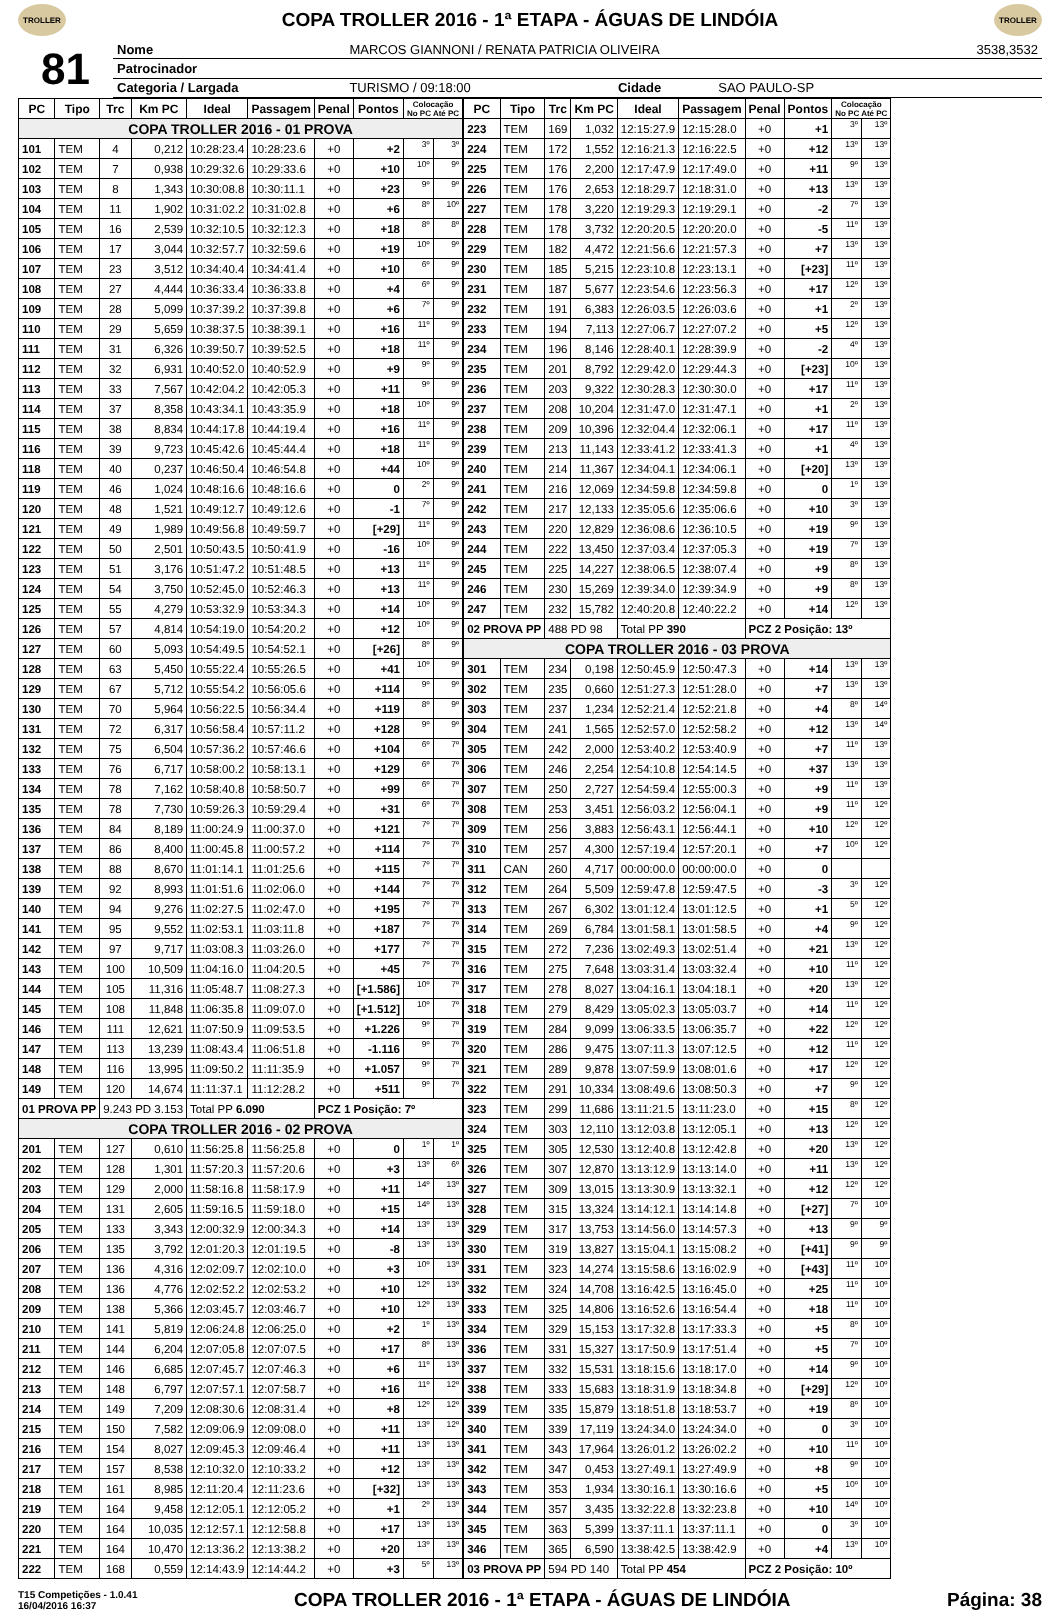TROLLER
COPA TROLLER 2016 - 1ª ETAPA - ÁGUAS DE LINDÓIA
TROLLER
81
| Nome | MARCOS GIANNONI / RENATA PATRICIA OLIVEIRA | | | | | 3538,3532 |
| Patrocinador | | | | | | |
| Categoria / Largada | | TURISMO / 09:18:00 | | Cidade | SAO PAULO-SP | |
| PC | Tipo | Trc | Km PC | Ideal | Passagem | Penal | Pontos | Colocação No PC Até PC | |
| --- | --- | --- | --- | --- | --- | --- | --- | --- | --- |
| COPA TROLLER 2016 - 01 PROVA | | | | | | | | | |
| 101 | TEM | 4 | 0,212 | 10:28:23.4 | 10:28:23.6 | +0 | +2 | 3º | 3º |
| 102 | TEM | 7 | 0,938 | 10:29:32.6 | 10:29:33.6 | +0 | +10 | 10º | 9º |
| 103 | TEM | 8 | 1,343 | 10:30:08.8 | 10:30:11.1 | +0 | +23 | 9º | 9º |
| 104 | TEM | 11 | 1,902 | 10:31:02.2 | 10:31:02.8 | +0 | +6 | 8º | 10º |
| 105 | TEM | 16 | 2,539 | 10:32:10.5 | 10:32:12.3 | +0 | +18 | 8º | 8º |
| 106 | TEM | 17 | 3,044 | 10:32:57.7 | 10:32:59.6 | +0 | +19 | 10º | 9º |
| 107 | TEM | 23 | 3,512 | 10:34:40.4 | 10:34:41.4 | +0 | +10 | 6º | 9º |
| 108 | TEM | 27 | 4,444 | 10:36:33.4 | 10:36:33.8 | +0 | +4 | 6º | 9º |
| 109 | TEM | 28 | 5,099 | 10:37:39.2 | 10:37:39.8 | +0 | +6 | 7º | 9º |
| 110 | TEM | 29 | 5,659 | 10:38:37.5 | 10:38:39.1 | +0 | +16 | 11º | 9º |
| 111 | TEM | 31 | 6,326 | 10:39:50.7 | 10:39:52.5 | +0 | +18 | 11º | 9º |
| 112 | TEM | 32 | 6,931 | 10:40:52.0 | 10:40:52.9 | +0 | +9 | 9º | 9º |
| 113 | TEM | 33 | 7,567 | 10:42:04.2 | 10:42:05.3 | +0 | +11 | 9º | 9º |
| 114 | TEM | 37 | 8,358 | 10:43:34.1 | 10:43:35.9 | +0 | +18 | 10º | 9º |
| 115 | TEM | 38 | 8,834 | 10:44:17.8 | 10:44:19.4 | +0 | +16 | 11º | 9º |
| 116 | TEM | 39 | 9,723 | 10:45:42.6 | 10:45:44.4 | +0 | +18 | 11º | 9º |
| 118 | TEM | 40 | 0,237 | 10:46:50.4 | 10:46:54.8 | +0 | +44 | 10º | 9º |
| 119 | TEM | 46 | 1,024 | 10:48:16.6 | 10:48:16.6 | +0 | 0 | 2º | 9º |
| 120 | TEM | 48 | 1,521 | 10:49:12.7 | 10:49:12.6 | +0 | -1 | 7º | 9º |
| 121 | TEM | 49 | 1,989 | 10:49:56.8 | 10:49:59.7 | +0 | [+29] | 11º | 9º |
| 122 | TEM | 50 | 2,501 | 10:50:43.5 | 10:50:41.9 | +0 | -16 | 10º | 9º |
| 123 | TEM | 51 | 3,176 | 10:51:47.2 | 10:51:48.5 | +0 | +13 | 11º | 9º |
| 124 | TEM | 54 | 3,750 | 10:52:45.0 | 10:52:46.3 | +0 | +13 | 11º | 9º |
| 125 | TEM | 55 | 4,279 | 10:53:32.9 | 10:53:34.3 | +0 | +14 | 10º | 9º |
| 126 | TEM | 57 | 4,814 | 10:54:19.0 | 10:54:20.2 | +0 | +12 | 10º | 9º |
| 127 | TEM | 60 | 5,093 | 10:54:49.5 | 10:54:52.1 | +0 | [+26] | 8º | 9º |
| 128 | TEM | 63 | 5,450 | 10:55:22.4 | 10:55:26.5 | +0 | +41 | 10º | 9º |
| 129 | TEM | 67 | 5,712 | 10:55:54.2 | 10:56:05.6 | +0 | +114 | 9º | 9º |
| 130 | TEM | 70 | 5,964 | 10:56:22.5 | 10:56:34.4 | +0 | +119 | 8º | 9º |
| 131 | TEM | 72 | 6,317 | 10:56:58.4 | 10:57:11.2 | +0 | +128 | 9º | 9º |
| 132 | TEM | 75 | 6,504 | 10:57:36.2 | 10:57:46.6 | +0 | +104 | 6º | 7º |
| 133 | TEM | 76 | 6,717 | 10:58:00.2 | 10:58:13.1 | +0 | +129 | 6º | 7º |
| 134 | TEM | 78 | 7,162 | 10:58:40.8 | 10:58:50.7 | +0 | +99 | 6º | 7º |
| 135 | TEM | 78 | 7,730 | 10:59:26.3 | 10:59:29.4 | +0 | +31 | 6º | 7º |
| 136 | TEM | 84 | 8,189 | 11:00:24.9 | 11:00:37.0 | +0 | +121 | 7º | 7º |
| 137 | TEM | 86 | 8,400 | 11:00:45.8 | 11:00:57.2 | +0 | +114 | 7º | 7º |
| 138 | TEM | 88 | 8,670 | 11:01:14.1 | 11:01:25.6 | +0 | +115 | 7º | 7º |
| 139 | TEM | 92 | 8,993 | 11:01:51.6 | 11:02:06.0 | +0 | +144 | 7º | 7º |
| 140 | TEM | 94 | 9,276 | 11:02:27.5 | 11:02:47.0 | +0 | +195 | 7º | 7º |
| 141 | TEM | 95 | 9,552 | 11:02:53.1 | 11:03:11.8 | +0 | +187 | 7º | 7º |
| 142 | TEM | 97 | 9,717 | 11:03:08.3 | 11:03:26.0 | +0 | +177 | 7º | 7º |
| 143 | TEM | 100 | 10,509 | 11:04:16.0 | 11:04:20.5 | +0 | +45 | 7º | 7º |
| 144 | TEM | 105 | 11,316 | 11:05:48.7 | 11:08:27.3 | +0 | [+1.586] | 10º | 7º |
| 145 | TEM | 108 | 11,848 | 11:06:35.8 | 11:09:07.0 | +0 | [+1.512] | 10º | 7º |
| 146 | TEM | 111 | 12,621 | 11:07:50.9 | 11:09:53.5 | +0 | +1.226 | 9º | 7º |
| 147 | TEM | 113 | 13,239 | 11:08:43.4 | 11:06:51.8 | +0 | -1.116 | 9º | 7º |
| 148 | TEM | 116 | 13,995 | 11:09:50.2 | 11:11:35.9 | +0 | +1.057 | 9º | 7º |
| 149 | TEM | 120 | 14,674 | 11:11:37.1 | 11:12:28.2 | +0 | +511 | 9º | 7º |
| 01 PROVA PP | | 9.243 PD 3.153 | | Total PP 6.090 | | PCZ 1 Posição: 7º | | | |
| COPA TROLLER 2016 - 02 PROVA | | | | | | | | | |
| 201 | TEM | 127 | 0,610 | 11:56:25.8 | 11:56:25.8 | +0 | 0 | 1º | 1º |
| 202 | TEM | 128 | 1,301 | 11:57:20.3 | 11:57:20.6 | +0 | +3 | 13º | 6º |
| 203 | TEM | 129 | 2,000 | 11:58:16.8 | 11:58:17.9 | +0 | +11 | 14º | 13º |
| 204 | TEM | 131 | 2,605 | 11:59:16.5 | 11:59:18.0 | +0 | +15 | 14º | 13º |
| 205 | TEM | 133 | 3,343 | 12:00:32.9 | 12:00:34.3 | +0 | +14 | 13º | 13º |
| 206 | TEM | 135 | 3,792 | 12:01:20.3 | 12:01:19.5 | +0 | -8 | 13º | 13º |
| 207 | TEM | 136 | 4,316 | 12:02:09.7 | 12:02:10.0 | +0 | +3 | 10º | 13º |
| 208 | TEM | 136 | 4,776 | 12:02:52.2 | 12:02:53.2 | +0 | +10 | 12º | 13º |
| 209 | TEM | 138 | 5,366 | 12:03:45.7 | 12:03:46.7 | +0 | +10 | 12º | 13º |
| 210 | TEM | 141 | 5,819 | 12:06:24.8 | 12:06:25.0 | +0 | +2 | 1º | 13º |
| 211 | TEM | 144 | 6,204 | 12:07:05.8 | 12:07:07.5 | +0 | +17 | 8º | 13º |
| 212 | TEM | 146 | 6,685 | 12:07:45.7 | 12:07:46.3 | +0 | +6 | 11º | 13º |
| 213 | TEM | 148 | 6,797 | 12:07:57.1 | 12:07:58.7 | +0 | +16 | 11º | 12º |
| 214 | TEM | 149 | 7,209 | 12:08:30.6 | 12:08:31.4 | +0 | +8 | 12º | 12º |
| 215 | TEM | 150 | 7,582 | 12:09:06.9 | 12:09:08.0 | +0 | +11 | 13º | 12º |
| 216 | TEM | 154 | 8,027 | 12:09:45.3 | 12:09:46.4 | +0 | +11 | 13º | 13º |
| 217 | TEM | 157 | 8,538 | 12:10:32.0 | 12:10:33.2 | +0 | +12 | 13º | 13º |
| 218 | TEM | 161 | 8,985 | 12:11:20.4 | 12:11:23.6 | +0 | [+32] | 13º | 13º |
| 219 | TEM | 164 | 9,458 | 12:12:05.1 | 12:12:05.2 | +0 | +1 | 2º | 13º |
| 220 | TEM | 164 | 10,035 | 12:12:57.1 | 12:12:58.8 | +0 | +17 | 13º | 13º |
| 221 | TEM | 164 | 10,470 | 12:13:36.2 | 12:13:38.2 | +0 | +20 | 13º | 13º |
| 222 | TEM | 168 | 0,559 | 12:14:43.9 | 12:14:44.2 | +0 | +3 | 5º | 13º |
| PC | Tipo | Trc | Km PC | Ideal | Passagem | Penal | Pontos | Colocação No PC Até PC | |
| --- | --- | --- | --- | --- | --- | --- | --- | --- | --- |
| 223 | TEM | 169 | 1,032 | 12:15:27.9 | 12:15:28.0 | +0 | +1 | 3º | 13º |
| 224 | TEM | 172 | 1,552 | 12:16:21.3 | 12:16:22.5 | +0 | +12 | 13º | 13º |
| 225 | TEM | 176 | 2,200 | 12:17:47.9 | 12:17:49.0 | +0 | +11 | 9º | 13º |
| 226 | TEM | 176 | 2,653 | 12:18:29.7 | 12:18:31.0 | +0 | +13 | 13º | 13º |
| 227 | TEM | 178 | 3,220 | 12:19:29.3 | 12:19:29.1 | +0 | -2 | 7º | 13º |
| 228 | TEM | 178 | 3,732 | 12:20:20.5 | 12:20:20.0 | +0 | -5 | 11º | 13º |
| 229 | TEM | 182 | 4,472 | 12:21:56.6 | 12:21:57.3 | +0 | +7 | 13º | 13º |
| 230 | TEM | 185 | 5,215 | 12:23:10.8 | 12:23:13.1 | +0 | [+23] | 11º | 13º |
| 231 | TEM | 187 | 5,677 | 12:23:54.6 | 12:23:56.3 | +0 | +17 | 12º | 13º |
| 232 | TEM | 191 | 6,383 | 12:26:03.5 | 12:26:03.6 | +0 | +1 | 2º | 13º |
| 233 | TEM | 194 | 7,113 | 12:27:06.7 | 12:27:07.2 | +0 | +5 | 12º | 13º |
| 234 | TEM | 196 | 8,146 | 12:28:40.1 | 12:28:39.9 | +0 | -2 | 4º | 13º |
| 235 | TEM | 201 | 8,792 | 12:29:42.0 | 12:29:44.3 | +0 | [+23] | 10º | 13º |
| 236 | TEM | 203 | 9,322 | 12:30:28.3 | 12:30:30.0 | +0 | +17 | 11º | 13º |
| 237 | TEM | 208 | 10,204 | 12:31:47.0 | 12:31:47.1 | +0 | +1 | 2º | 13º |
| 238 | TEM | 209 | 10,396 | 12:32:04.4 | 12:32:06.1 | +0 | +17 | 11º | 13º |
| 239 | TEM | 213 | 11,143 | 12:33:41.2 | 12:33:41.3 | +0 | +1 | 4º | 13º |
| 240 | TEM | 214 | 11,367 | 12:34:04.1 | 12:34:06.1 | +0 | [+20] | 13º | 13º |
| 241 | TEM | 216 | 12,069 | 12:34:59.8 | 12:34:59.8 | +0 | 0 | 1º | 13º |
| 242 | TEM | 217 | 12,133 | 12:35:05.6 | 12:35:06.6 | +0 | +10 | 3º | 13º |
| 243 | TEM | 220 | 12,829 | 12:36:08.6 | 12:36:10.5 | +0 | +19 | 9º | 13º |
| 244 | TEM | 222 | 13,450 | 12:37:03.4 | 12:37:05.3 | +0 | +19 | 7º | 13º |
| 245 | TEM | 225 | 14,227 | 12:38:06.5 | 12:38:07.4 | +0 | +9 | 8º | 13º |
| 246 | TEM | 230 | 15,269 | 12:39:34.0 | 12:39:34.9 | +0 | +9 | 8º | 13º |
| 247 | TEM | 232 | 15,782 | 12:40:20.8 | 12:40:22.2 | +0 | +14 | 12º | 13º |
| 02 PROVA PP | | 488 PD 98 | | Total PP 390 | | PCZ 2 Posição: 13º | | | |
| COPA TROLLER 2016 - 03 PROVA | | | | | | | | | |
| 301 | TEM | 234 | 0,198 | 12:50:45.9 | 12:50:47.3 | +0 | +14 | 13º | 13º |
| 302 | TEM | 235 | 0,660 | 12:51:27.3 | 12:51:28.0 | +0 | +7 | 13º | 13º |
| 303 | TEM | 237 | 1,234 | 12:52:21.4 | 12:52:21.8 | +0 | +4 | 8º | 14º |
| 304 | TEM | 241 | 1,565 | 12:52:57.0 | 12:52:58.2 | +0 | +12 | 13º | 14º |
| 305 | TEM | 242 | 2,000 | 12:53:40.2 | 12:53:40.9 | +0 | +7 | 11º | 13º |
| 306 | TEM | 246 | 2,254 | 12:54:10.8 | 12:54:14.5 | +0 | +37 | 13º | 13º |
| 307 | TEM | 250 | 2,727 | 12:54:59.4 | 12:55:00.3 | +0 | +9 | 11º | 13º |
| 308 | TEM | 253 | 3,451 | 12:56:03.2 | 12:56:04.1 | +0 | +9 | 11º | 12º |
| 309 | TEM | 256 | 3,883 | 12:56:43.1 | 12:56:44.1 | +0 | +10 | 12º | 12º |
| 310 | TEM | 257 | 4,300 | 12:57:19.4 | 12:57:20.1 | +0 | +7 | 10º | 12º |
| 311 | CAN | 260 | 4,717 | 00:00:00.0 | 00:00:00.0 | +0 | 0 | | |
| 312 | TEM | 264 | 5,509 | 12:59:47.8 | 12:59:47.5 | +0 | -3 | 3º | 12º |
| 313 | TEM | 267 | 6,302 | 13:01:12.4 | 13:01:12.5 | +0 | +1 | 5º | 12º |
| 314 | TEM | 269 | 6,784 | 13:01:58.1 | 13:01:58.5 | +0 | +4 | 9º | 12º |
| 315 | TEM | 272 | 7,236 | 13:02:49.3 | 13:02:51.4 | +0 | +21 | 13º | 12º |
| 316 | TEM | 275 | 7,648 | 13:03:31.4 | 13:03:32.4 | +0 | +10 | 11º | 12º |
| 317 | TEM | 278 | 8,027 | 13:04:16.1 | 13:04:18.1 | +0 | +20 | 13º | 12º |
| 318 | TEM | 279 | 8,429 | 13:05:02.3 | 13:05:03.7 | +0 | +14 | 11º | 12º |
| 319 | TEM | 284 | 9,099 | 13:06:33.5 | 13:06:35.7 | +0 | +22 | 12º | 12º |
| 320 | TEM | 286 | 9,475 | 13:07:11.3 | 13:07:12.5 | +0 | +12 | 11º | 12º |
| 321 | TEM | 289 | 9,878 | 13:07:59.9 | 13:08:01.6 | +0 | +17 | 12º | 12º |
| 322 | TEM | 291 | 10,334 | 13:08:49.6 | 13:08:50.3 | +0 | +7 | 9º | 12º |
| 323 | TEM | 299 | 11,686 | 13:11:21.5 | 13:11:23.0 | +0 | +15 | 8º | 12º |
| 324 | TEM | 303 | 12,110 | 13:12:03.8 | 13:12:05.1 | +0 | +13 | 12º | 12º |
| 325 | TEM | 305 | 12,530 | 13:12:40.8 | 13:12:42.8 | +0 | +20 | 13º | 12º |
| 326 | TEM | 307 | 12,870 | 13:13:12.9 | 13:13:14.0 | +0 | +11 | 13º | 12º |
| 327 | TEM | 309 | 13,015 | 13:13:30.9 | 13:13:32.1 | +0 | +12 | 12º | 12º |
| 328 | TEM | 315 | 13,324 | 13:14:12.1 | 13:14:14.8 | +0 | [+27] | 7º | 10º |
| 329 | TEM | 317 | 13,753 | 13:14:56.0 | 13:14:57.3 | +0 | +13 | 9º | 9º |
| 330 | TEM | 319 | 13,827 | 13:15:04.1 | 13:15:08.2 | +0 | [+41] | 9º | 9º |
| 331 | TEM | 323 | 14,274 | 13:15:58.6 | 13:16:02.9 | +0 | [+43] | 11º | 10º |
| 332 | TEM | 324 | 14,708 | 13:16:42.5 | 13:16:45.0 | +0 | +25 | 11º | 10º |
| 333 | TEM | 325 | 14,806 | 13:16:52.6 | 13:16:54.4 | +0 | +18 | 11º | 10º |
| 334 | TEM | 329 | 15,153 | 13:17:32.8 | 13:17:33.3 | +0 | +5 | 8º | 10º |
| 336 | TEM | 331 | 15,327 | 13:17:50.9 | 13:17:51.4 | +0 | +5 | 7º | 10º |
| 337 | TEM | 332 | 15,531 | 13:18:15.6 | 13:18:17.0 | +0 | +14 | 9º | 10º |
| 338 | TEM | 333 | 15,683 | 13:18:31.9 | 13:18:34.8 | +0 | [+29] | 12º | 10º |
| 339 | TEM | 335 | 15,879 | 13:18:51.8 | 13:18:53.7 | +0 | +19 | 8º | 10º |
| 340 | TEM | 339 | 17,119 | 13:24:34.0 | 13:24:34.0 | +0 | 0 | 3º | 10º |
| 341 | TEM | 343 | 17,964 | 13:26:01.2 | 13:26:02.2 | +0 | +10 | 11º | 10º |
| 342 | TEM | 347 | 0,453 | 13:27:49.1 | 13:27:49.9 | +0 | +8 | 9º | 10º |
| 343 | TEM | 353 | 1,934 | 13:30:16.1 | 13:30:16.6 | +0 | +5 | 10º | 10º |
| 344 | TEM | 357 | 3,435 | 13:32:22.8 | 13:32:23.8 | +0 | +10 | 14º | 10º |
| 345 | TEM | 363 | 5,399 | 13:37:11.1 | 13:37:11.1 | +0 | 0 | 3º | 10º |
| 346 | TEM | 365 | 6,590 | 13:38:42.5 | 13:38:42.9 | +0 | +4 | 13º | 10º |
| 03 PROVA PP | | 594 PD 140 | | Total PP 454 | | PCZ 2 Posição: 10º | | | |
T15 Competições - 1.0.41
16/04/2016 16:37
COPA TROLLER 2016 - 1ª ETAPA - ÁGUAS DE LINDÓIA
Página: 38